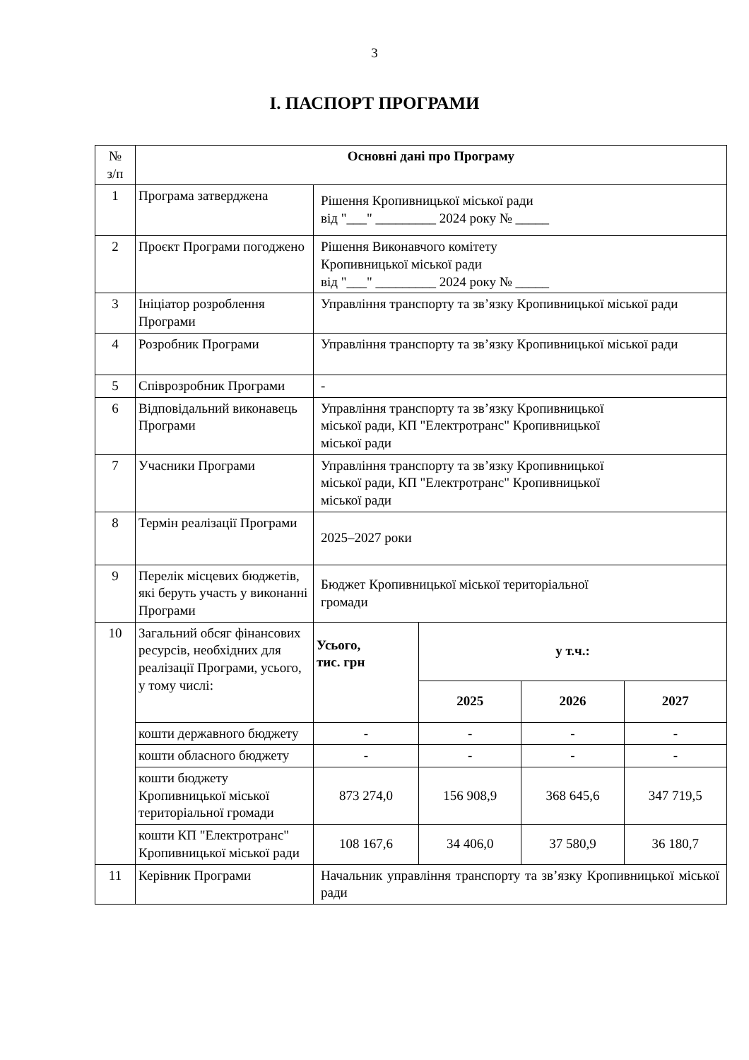3
І. ПАСПОРТ ПРОГРАМИ
| № з/п | Основні дані про Програму | | | | |
| --- | --- | --- | --- | --- | --- |
| 1 | Програма затверджена | Рішення Кропивницької міської ради від "___" _________ 2024 року № _____ | | | |
| 2 | Проєкт Програми погоджено | Рішення Виконавчого комітету Кропивницької міської ради від "___" _________ 2024 року № _____ | | | |
| 3 | Ініціатор розроблення Програми | Управління транспорту та зв’язку Кропивницької міської ради | | | |
| 4 | Розробник Програми | Управління транспорту та зв’язку Кропивницької міської ради | | | |
| 5 | Співрозробник Програми | - | | | |
| 6 | Відповідальний виконавець Програми | Управління транспорту та зв’язку Кропивницької міської ради, КП "Електротранс" Кропивницької міської ради | | | |
| 7 | Учасники Програми | Управління транспорту та зв’язку Кропивницької міської ради, КП "Електротранс" Кропивницької міської ради | | | |
| 8 | Термін реалізації Програми | 2025–2027 роки | | | |
| 9 | Перелік місцевих бюджетів, які беруть участь у виконанні Програми | Бюджет Кропивницької міської територіальної громади | | | |
| 10 | Загальний обсяг фінансових ресурсів, необхідних для реалізації Програми, усього, у тому числі: | Усього, тис. грн | у т.ч.: | | |
| | | | 2025 | 2026 | 2027 |
| | кошти державного бюджету | - | - | - | - |
| | кошти обласного бюджету | - | - | - | - |
| | кошти бюджету Кропивницької міської територіальної громади | 873 274,0 | 156 908,9 | 368 645,6 | 347 719,5 |
| | кошти КП "Електротранс" Кропивницької міської ради | 108 167,6 | 34 406,0 | 37 580,9 | 36 180,7 |
| 11 | Керівник Програми | Начальник управління транспорту та зв’язку Кропивницької міської ради | | | |